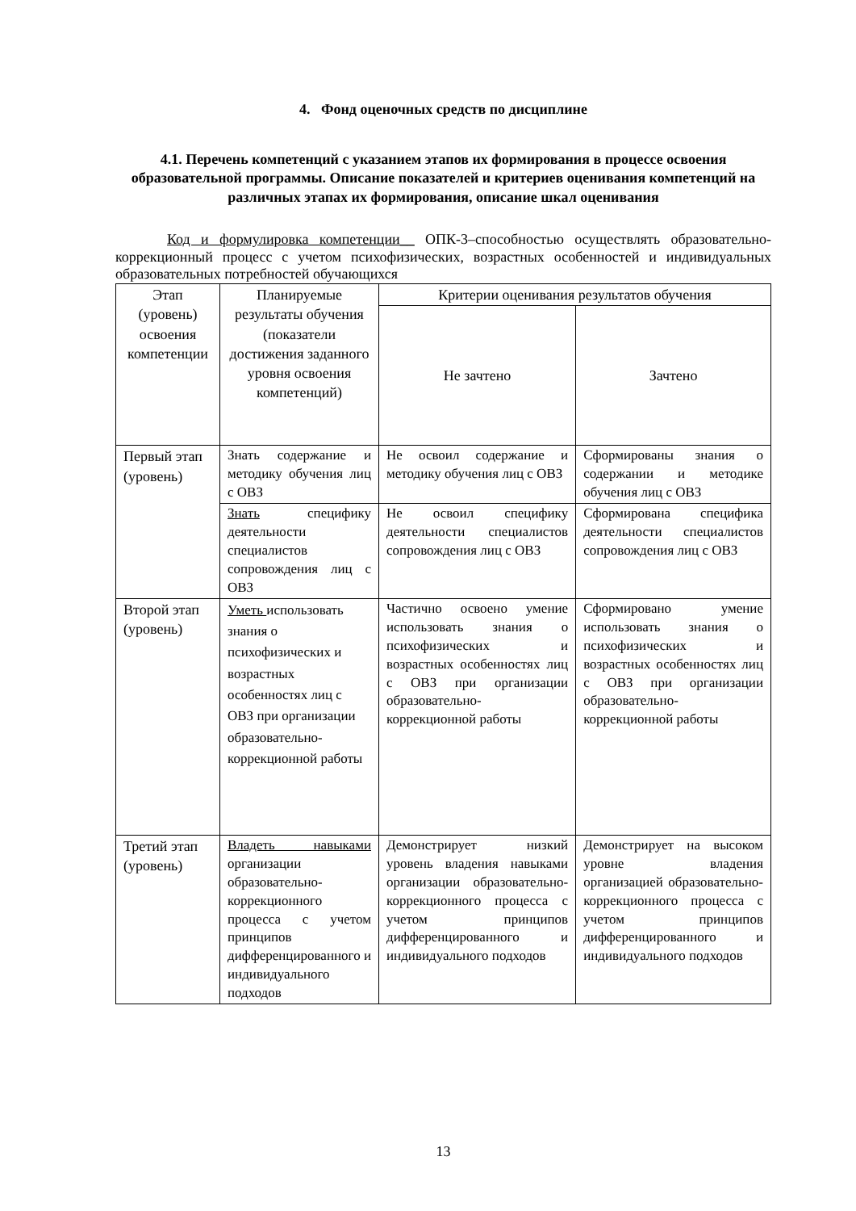4. Фонд оценочных средств по дисциплине
4.1. Перечень компетенций с указанием этапов их формирования в процессе освоения образовательной программы. Описание показателей и критериев оценивания компетенций на различных этапах их формирования, описание шкал оценивания
Код и формулировка компетенции__ ОПК-3–способностью осуществлять образовательно-коррекционный процесс с учетом психофизических, возрастных особенностей и индивидуальных образовательных потребностей обучающихся
| Этап (уровень) освоения компетенции | Планируемые результаты обучения (показатели достижения заданного уровня освоения компетенций) | Критерии оценивания результатов обучения | |
| --- | --- | --- | --- |
| | | Не зачтено | Зачтено |
| Первый этап (уровень) | Знать содержание и методику обучения лиц с ОВЗ | Не освоил содержание и методику обучения лиц с ОВЗ | Сформированы знания о содержании и методике обучения лиц с ОВЗ |
| | Знать специфику деятельности специалистов сопровождения лиц с ОВЗ | Не освоил специфику деятельности специалистов сопровождения лиц с ОВЗ | Сформирована специфика деятельности специалистов сопровождения лиц с ОВЗ |
| Второй этап (уровень) | Уметь использовать знания о психофизических и возрастных особенностях лиц с ОВЗ при организации образовательно-коррекционной работы | Частично освоено умение использовать знания о психофизических и возрастных особенностях лиц с ОВЗ при организации образовательно-коррекционной работы | Сформировано умение использовать знания о психофизических и возрастных особенностях лиц с ОВЗ при организации образовательно-коррекционной работы |
| Третий этап (уровень) | Владеть навыками организации образовательно-коррекционного процесса с учетом принципов дифференцированного и индивидуального подходов | Демонстрирует низкий уровень владения навыками организации образовательно-коррекционного процесса с учетом принципов дифференцированного и индивидуального подходов | Демонстрирует на высоком уровне владения организацией образовательно-коррекционного процесса с учетом принципов дифференцированного и индивидуального подходов |
13